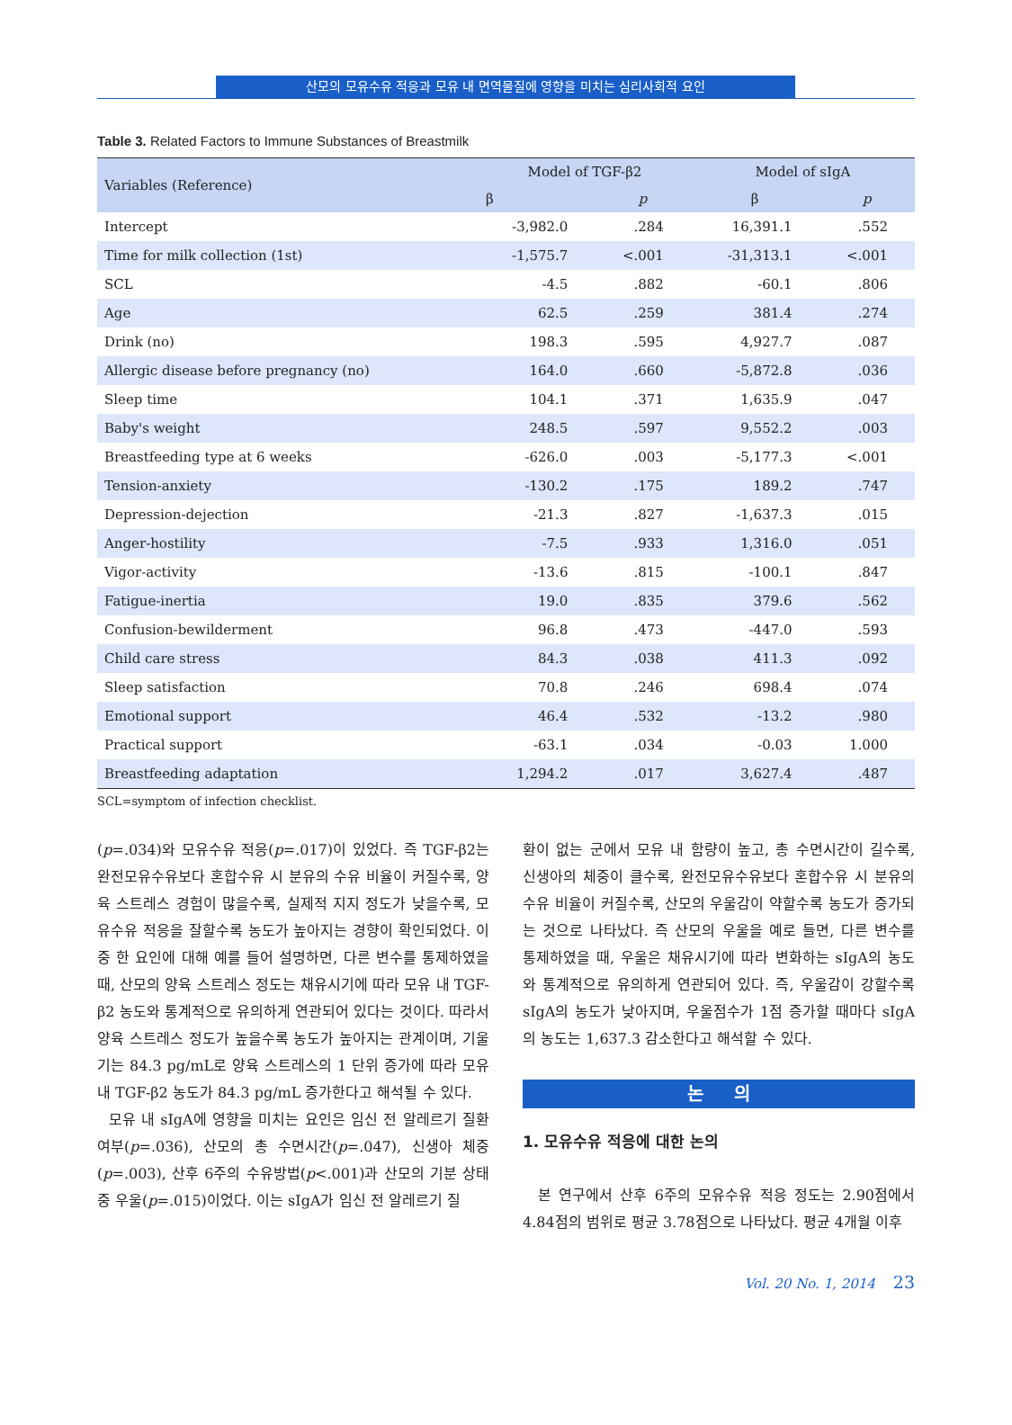산모의 모유수유 적응과 모유 내 면역물질에 영향을 미치는 심리사회적 요인
Table 3. Related Factors to Immune Substances of Breastmilk
| Variables (Reference) | Model of TGF-β2 | | Model of sIgA | |
| --- | --- | --- | --- | --- |
| | β | p | β | p |
| Intercept | -3,982.0 | .284 | 16,391.1 | .552 |
| Time for milk collection (1st) | -1,575.7 | <.001 | -31,313.1 | <.001 |
| SCL | -4.5 | .882 | -60.1 | .806 |
| Age | 62.5 | .259 | 381.4 | .274 |
| Drink (no) | 198.3 | .595 | 4,927.7 | .087 |
| Allergic disease before pregnancy (no) | 164.0 | .660 | -5,872.8 | .036 |
| Sleep time | 104.1 | .371 | 1,635.9 | .047 |
| Baby's weight | 248.5 | .597 | 9,552.2 | .003 |
| Breastfeeding type at 6 weeks | -626.0 | .003 | -5,177.3 | <.001 |
| Tension-anxiety | -130.2 | .175 | 189.2 | .747 |
| Depression-dejection | -21.3 | .827 | -1,637.3 | .015 |
| Anger-hostility | -7.5 | .933 | 1,316.0 | .051 |
| Vigor-activity | -13.6 | .815 | -100.1 | .847 |
| Fatigue-inertia | 19.0 | .835 | 379.6 | .562 |
| Confusion-bewilderment | 96.8 | .473 | -447.0 | .593 |
| Child care stress | 84.3 | .038 | 411.3 | .092 |
| Sleep satisfaction | 70.8 | .246 | 698.4 | .074 |
| Emotional support | 46.4 | .532 | -13.2 | .980 |
| Practical support | -63.1 | .034 | -0.03 | 1.000 |
| Breastfeeding adaptation | 1,294.2 | .017 | 3,627.4 | .487 |
SCL=symptom of infection checklist.
(p=.034)와 모유수유 적응(p=.017)이 있었다. 즉 TGF-β2는 완전모유수유보다 혼합수유 시 분유의 수유 비율이 커질수록, 양육 스트레스 경험이 많을수록, 실제적 지지 정도가 낮을수록, 모유수유 적응을 잘할수록 농도가 높아지는 경향이 확인되었다. 이 중 한 요인에 대해 예를 들어 설명하면, 다른 변수를 통제하였을 때, 산모의 양육 스트레스 정도는 채유시기에 따라 모유 내 TGF-β2 농도와 통계적으로 유의하게 연관되어 있다는 것이다. 따라서 양육 스트레스 정도가 높을수록 농도가 높아지는 관계이며, 기울기는 84.3 pg/mL로 양육 스트레스의 1 단위 증가에 따라 모유 내 TGF-β2 농도가 84.3 pg/mL 증가한다고 해석될 수 있다.
모유 내 sIgA에 영향을 미치는 요인은 임신 전 알레르기 질환 여부(p=.036), 산모의 총 수면시간(p=.047), 신생아 체중(p=.003), 산후 6주의 수유방법(p<.001)과 산모의 기분 상태 중 우울(p=.015)이었다. 이는 sIgA가 임신 전 알레르기 질
환이 없는 군에서 모유 내 함량이 높고, 총 수면시간이 길수록, 신생아의 체중이 클수록, 완전모유수유보다 혼합수유 시 분유의 수유 비율이 커질수록, 산모의 우울감이 약할수록 농도가 증가되는 것으로 나타났다. 즉 산모의 우울을 예로 들면, 다른 변수를 통제하였을 때, 우울은 채유시기에 따라 변화하는 sIgA의 농도와 통계적으로 유의하게 연관되어 있다. 즉, 우울감이 강할수록 sIgA의 농도가 낮아지며, 우울점수가 1점 증가할 때마다 sIgA의 농도는 1,637.3 감소한다고 해석할 수 있다.
논 의
1. 모유수유 적응에 대한 논의
본 연구에서 산후 6주의 모유수유 적응 정도는 2.90점에서 4.84점의 범위로 평균 3.78점으로 나타났다. 평균 4개월 이후
Vol. 20 No. 1, 2014 23